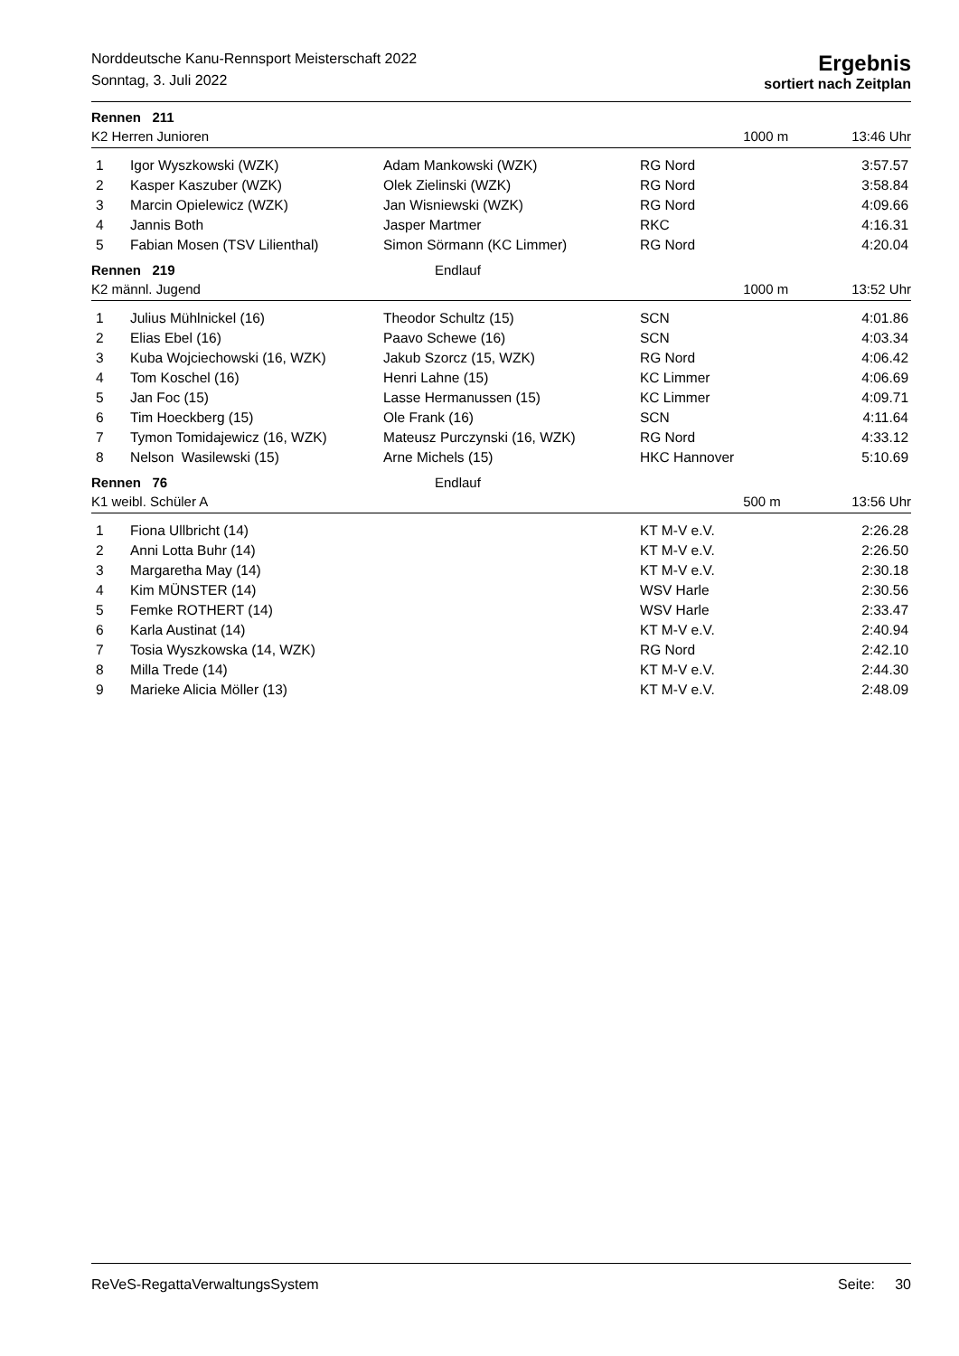Norddeutsche Kanu-Rennsport Meisterschaft 2022
Sonntag, 3. Juli 2022
Ergebnis
sortiert nach Zeitplan
Rennen 211
K2 Herren Junioren 1000 m 13:46 Uhr
| 1 | Igor Wyszkowski (WZK) | Adam Mankowski (WZK) | RG Nord | 3:57.57 |
| 2 | Kasper Kaszuber (WZK) | Olek Zielinski (WZK) | RG Nord | 3:58.84 |
| 3 | Marcin Opielewicz (WZK) | Jan Wisniewski (WZK) | RG Nord | 4:09.66 |
| 4 | Jannis Both | Jasper Martmer | RKC | 4:16.31 |
| 5 | Fabian Mosen (TSV Lilienthal) | Simon Sörmann (KC Limmer) | RG Nord | 4:20.04 |
Rennen 219 Endlauf
K2 männl. Jugend 1000 m 13:52 Uhr
| 1 | Julius Mühlnickel (16) | Theodor Schultz (15) | SCN | 4:01.86 |
| 2 | Elias Ebel (16) | Paavo Schewe (16) | SCN | 4:03.34 |
| 3 | Kuba Wojciechowski (16, WZK) | Jakub Szorcz (15, WZK) | RG Nord | 4:06.42 |
| 4 | Tom Koschel (16) | Henri Lahne (15) | KC Limmer | 4:06.69 |
| 5 | Jan Foc (15) | Lasse Hermanussen (15) | KC Limmer | 4:09.71 |
| 6 | Tim Hoeckberg (15) | Ole Frank (16) | SCN | 4:11.64 |
| 7 | Tymon Tomidajewicz (16, WZK) | Mateusz Purczynski (16, WZK) | RG Nord | 4:33.12 |
| 8 | Nelson Wasilewski (15) | Arne Michels (15) | HKC Hannover | 5:10.69 |
Rennen 76 Endlauf
K1 weibl. Schüler A 500 m 13:56 Uhr
| 1 | Fiona Ullbricht (14) | | KT M-V e.V. | 2:26.28 |
| 2 | Anni Lotta Buhr (14) | | KT M-V e.V. | 2:26.50 |
| 3 | Margaretha May (14) | | KT M-V e.V. | 2:30.18 |
| 4 | Kim MÜNSTER (14) | | WSV Harle | 2:30.56 |
| 5 | Femke ROTHERT (14) | | WSV Harle | 2:33.47 |
| 6 | Karla Austinat (14) | | KT M-V e.V. | 2:40.94 |
| 7 | Tosia Wyszkowska (14, WZK) | | RG Nord | 2:42.10 |
| 8 | Milla Trede (14) | | KT M-V e.V. | 2:44.30 |
| 9 | Marieke Alicia Möller (13) | | KT M-V e.V. | 2:48.09 |
ReVeS-RegattaVerwaltungsSystem Seite: 30